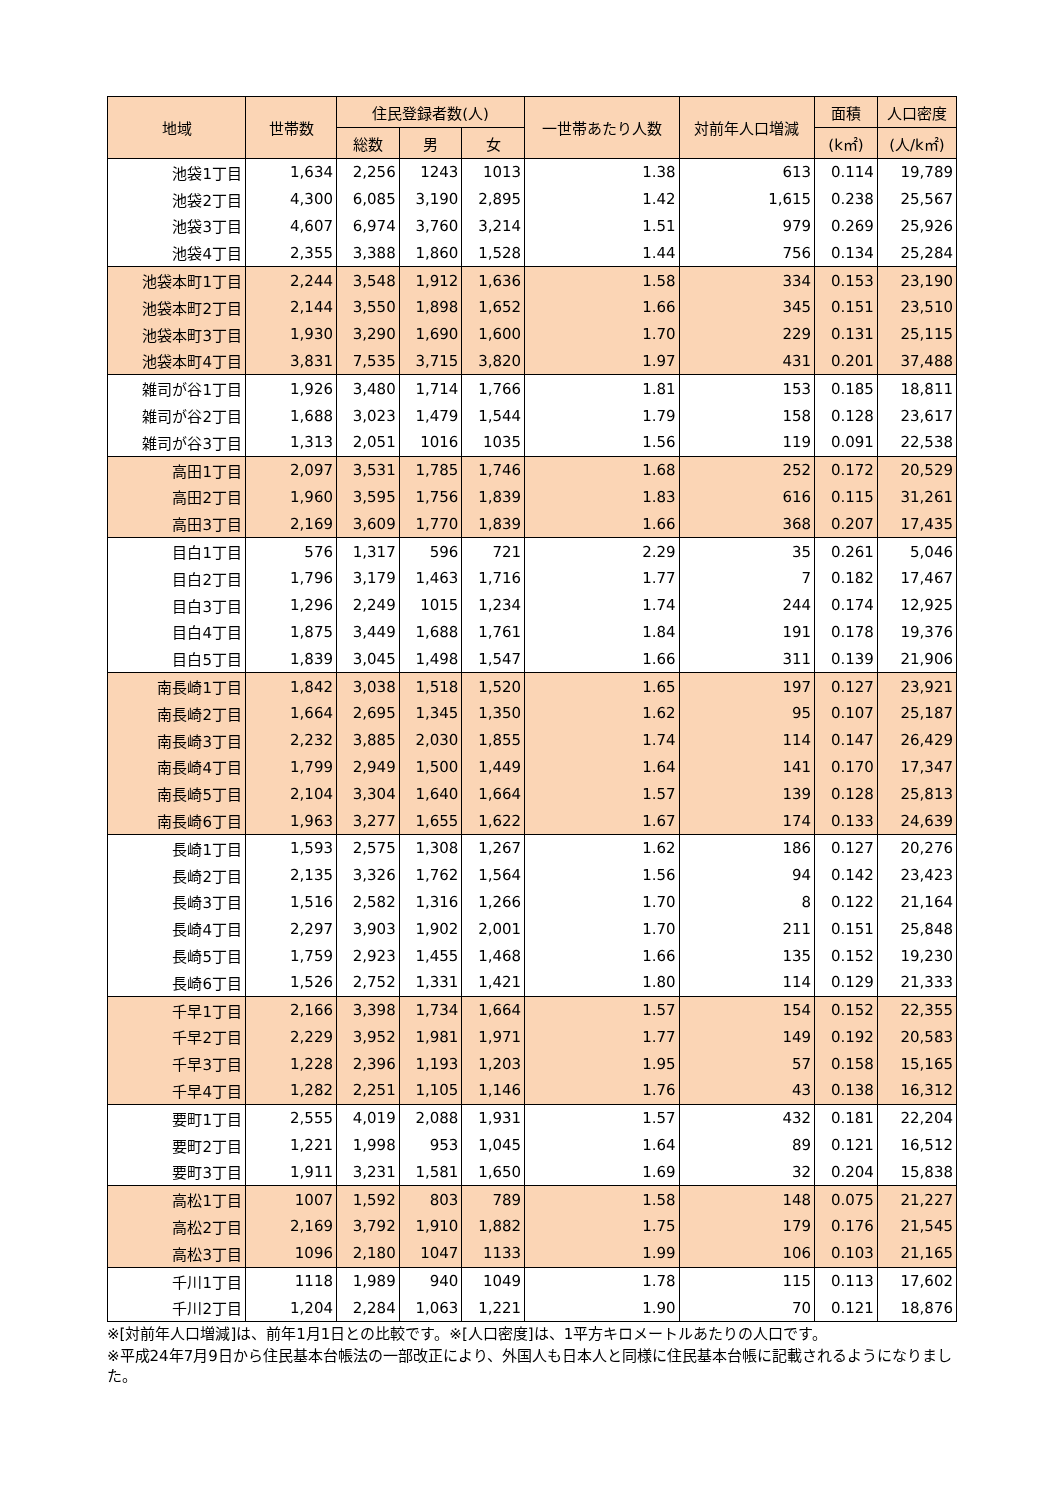| 地域 | 世帯数 | 住民登録者数(人) | | | 一世帯あたり人数 | 対前年人口増減 | 面積 | 人口密度 |
| --- | --- | --- | --- | --- | --- | --- | --- | --- |
| | | 総数 | 男 | 女 | | | (k㎡) | (人/k㎡) |
| 池袋1丁目 | 1,634 | 2,256 | 1243 | 1013 | 1.38 | 613 | 0.114 | 19,789 |
| 池袋2丁目 | 4,300 | 6,085 | 3,190 | 2,895 | 1.42 | 1,615 | 0.238 | 25,567 |
| 池袋3丁目 | 4,607 | 6,974 | 3,760 | 3,214 | 1.51 | 979 | 0.269 | 25,926 |
| 池袋4丁目 | 2,355 | 3,388 | 1,860 | 1,528 | 1.44 | 756 | 0.134 | 25,284 |
| 池袋本町1丁目 | 2,244 | 3,548 | 1,912 | 1,636 | 1.58 | 334 | 0.153 | 23,190 |
| 池袋本町2丁目 | 2,144 | 3,550 | 1,898 | 1,652 | 1.66 | 345 | 0.151 | 23,510 |
| 池袋本町3丁目 | 1,930 | 3,290 | 1,690 | 1,600 | 1.70 | 229 | 0.131 | 25,115 |
| 池袋本町4丁目 | 3,831 | 7,535 | 3,715 | 3,820 | 1.97 | 431 | 0.201 | 37,488 |
| 雑司が谷1丁目 | 1,926 | 3,480 | 1,714 | 1,766 | 1.81 | 153 | 0.185 | 18,811 |
| 雑司が谷2丁目 | 1,688 | 3,023 | 1,479 | 1,544 | 1.79 | 158 | 0.128 | 23,617 |
| 雑司が谷3丁目 | 1,313 | 2,051 | 1016 | 1035 | 1.56 | 119 | 0.091 | 22,538 |
| 高田1丁目 | 2,097 | 3,531 | 1,785 | 1,746 | 1.68 | 252 | 0.172 | 20,529 |
| 高田2丁目 | 1,960 | 3,595 | 1,756 | 1,839 | 1.83 | 616 | 0.115 | 31,261 |
| 高田3丁目 | 2,169 | 3,609 | 1,770 | 1,839 | 1.66 | 368 | 0.207 | 17,435 |
| 目白1丁目 | 576 | 1,317 | 596 | 721 | 2.29 | 35 | 0.261 | 5,046 |
| 目白2丁目 | 1,796 | 3,179 | 1,463 | 1,716 | 1.77 | 7 | 0.182 | 17,467 |
| 目白3丁目 | 1,296 | 2,249 | 1015 | 1,234 | 1.74 | 244 | 0.174 | 12,925 |
| 目白4丁目 | 1,875 | 3,449 | 1,688 | 1,761 | 1.84 | 191 | 0.178 | 19,376 |
| 目白5丁目 | 1,839 | 3,045 | 1,498 | 1,547 | 1.66 | 311 | 0.139 | 21,906 |
| 南長崎1丁目 | 1,842 | 3,038 | 1,518 | 1,520 | 1.65 | 197 | 0.127 | 23,921 |
| 南長崎2丁目 | 1,664 | 2,695 | 1,345 | 1,350 | 1.62 | 95 | 0.107 | 25,187 |
| 南長崎3丁目 | 2,232 | 3,885 | 2,030 | 1,855 | 1.74 | 114 | 0.147 | 26,429 |
| 南長崎4丁目 | 1,799 | 2,949 | 1,500 | 1,449 | 1.64 | 141 | 0.170 | 17,347 |
| 南長崎5丁目 | 2,104 | 3,304 | 1,640 | 1,664 | 1.57 | 139 | 0.128 | 25,813 |
| 南長崎6丁目 | 1,963 | 3,277 | 1,655 | 1,622 | 1.67 | 174 | 0.133 | 24,639 |
| 長崎1丁目 | 1,593 | 2,575 | 1,308 | 1,267 | 1.62 | 186 | 0.127 | 20,276 |
| 長崎2丁目 | 2,135 | 3,326 | 1,762 | 1,564 | 1.56 | 94 | 0.142 | 23,423 |
| 長崎3丁目 | 1,516 | 2,582 | 1,316 | 1,266 | 1.70 | 8 | 0.122 | 21,164 |
| 長崎4丁目 | 2,297 | 3,903 | 1,902 | 2,001 | 1.70 | 211 | 0.151 | 25,848 |
| 長崎5丁目 | 1,759 | 2,923 | 1,455 | 1,468 | 1.66 | 135 | 0.152 | 19,230 |
| 長崎6丁目 | 1,526 | 2,752 | 1,331 | 1,421 | 1.80 | 114 | 0.129 | 21,333 |
| 千早1丁目 | 2,166 | 3,398 | 1,734 | 1,664 | 1.57 | 154 | 0.152 | 22,355 |
| 千早2丁目 | 2,229 | 3,952 | 1,981 | 1,971 | 1.77 | 149 | 0.192 | 20,583 |
| 千早3丁目 | 1,228 | 2,396 | 1,193 | 1,203 | 1.95 | 57 | 0.158 | 15,165 |
| 千早4丁目 | 1,282 | 2,251 | 1,105 | 1,146 | 1.76 | 43 | 0.138 | 16,312 |
| 要町1丁目 | 2,555 | 4,019 | 2,088 | 1,931 | 1.57 | 432 | 0.181 | 22,204 |
| 要町2丁目 | 1,221 | 1,998 | 953 | 1,045 | 1.64 | 89 | 0.121 | 16,512 |
| 要町3丁目 | 1,911 | 3,231 | 1,581 | 1,650 | 1.69 | 32 | 0.204 | 15,838 |
| 高松1丁目 | 1007 | 1,592 | 803 | 789 | 1.58 | 148 | 0.075 | 21,227 |
| 高松2丁目 | 2,169 | 3,792 | 1,910 | 1,882 | 1.75 | 179 | 0.176 | 21,545 |
| 高松3丁目 | 1096 | 2,180 | 1047 | 1133 | 1.99 | 106 | 0.103 | 21,165 |
| 千川1丁目 | 1118 | 1,989 | 940 | 1049 | 1.78 | 115 | 0.113 | 17,602 |
| 千川2丁目 | 1,204 | 2,284 | 1,063 | 1,221 | 1.90 | 70 | 0.121 | 18,876 |
※[対前年人口増減]は、前年1月1日との比較です。※[人口密度]は、1平方キロメートルあたりの人口です。
※平成24年7月9日から住民基本台帳法の一部改正により、外国人も日本人と同様に住民基本台帳に記載されるようになりました。